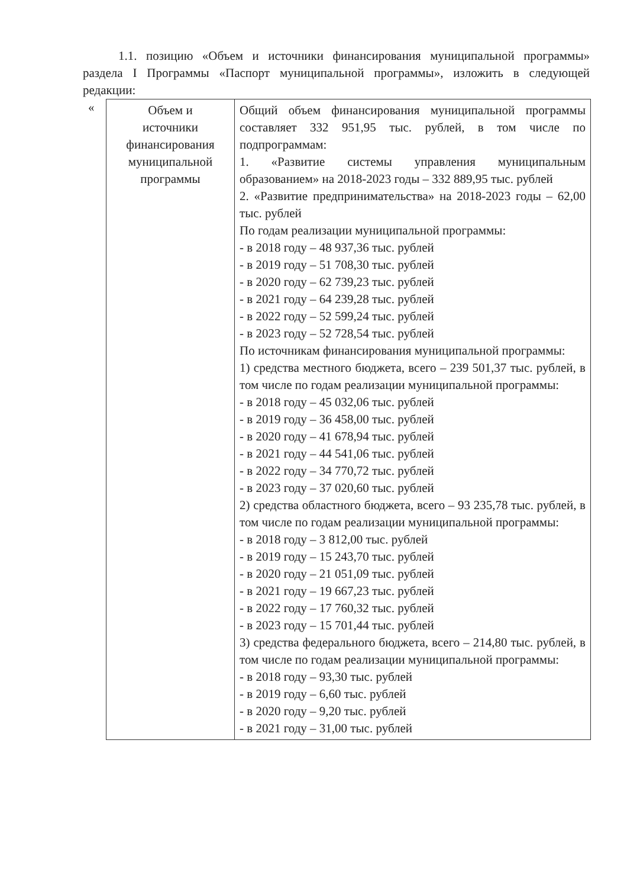1.1. позицию «Объем и источники финансирования муниципальной программы» раздела I Программы «Паспорт муниципальной программы», изложить в следующей редакции:
«
| Объем и источники финансирования муниципальной программы | Общий объем финансирования муниципальной программы составляет 332 951,95 тыс. рублей, в том числе по подпрограммам: 1. «Развитие системы управления муниципальным образованием» на 2018-2023 годы – 332 889,95 тыс. рублей 2. «Развитие предпринимательства» на 2018-2023 годы – 62,00 тыс. рублей По годам реализации муниципальной программы: - в 2018 году – 48 937,36 тыс. рублей - в 2019 году – 51 708,30 тыс. рублей - в 2020 году – 62 739,23 тыс. рублей - в 2021 году – 64 239,28 тыс. рублей - в 2022 году – 52 599,24 тыс. рублей - в 2023 году – 52 728,54 тыс. рублей По источникам финансирования муниципальной программы: 1) средства местного бюджета, всего – 239 501,37 тыс. рублей, в том числе по годам реализации муниципальной программы: - в 2018 году – 45 032,06 тыс. рублей - в 2019 году – 36 458,00 тыс. рублей - в 2020 году – 41 678,94 тыс. рублей - в 2021 году – 44 541,06 тыс. рублей - в 2022 году – 34 770,72 тыс. рублей - в 2023 году – 37 020,60 тыс. рублей 2) средства областного бюджета, всего – 93 235,78 тыс. рублей, в том числе по годам реализации муниципальной программы: - в 2018 году – 3 812,00 тыс. рублей - в 2019 году – 15 243,70 тыс. рублей - в 2020 году – 21 051,09 тыс. рублей - в 2021 году – 19 667,23 тыс. рублей - в 2022 году – 17 760,32 тыс. рублей - в 2023 году – 15 701,44 тыс. рублей 3) средства федерального бюджета, всего – 214,80 тыс. рублей, в том числе по годам реализации муниципальной программы: - в 2018 году – 93,30 тыс. рублей - в 2019 году – 6,60 тыс. рублей - в 2020 году – 9,20 тыс. рублей - в 2021 году – 31,00 тыс. рублей |